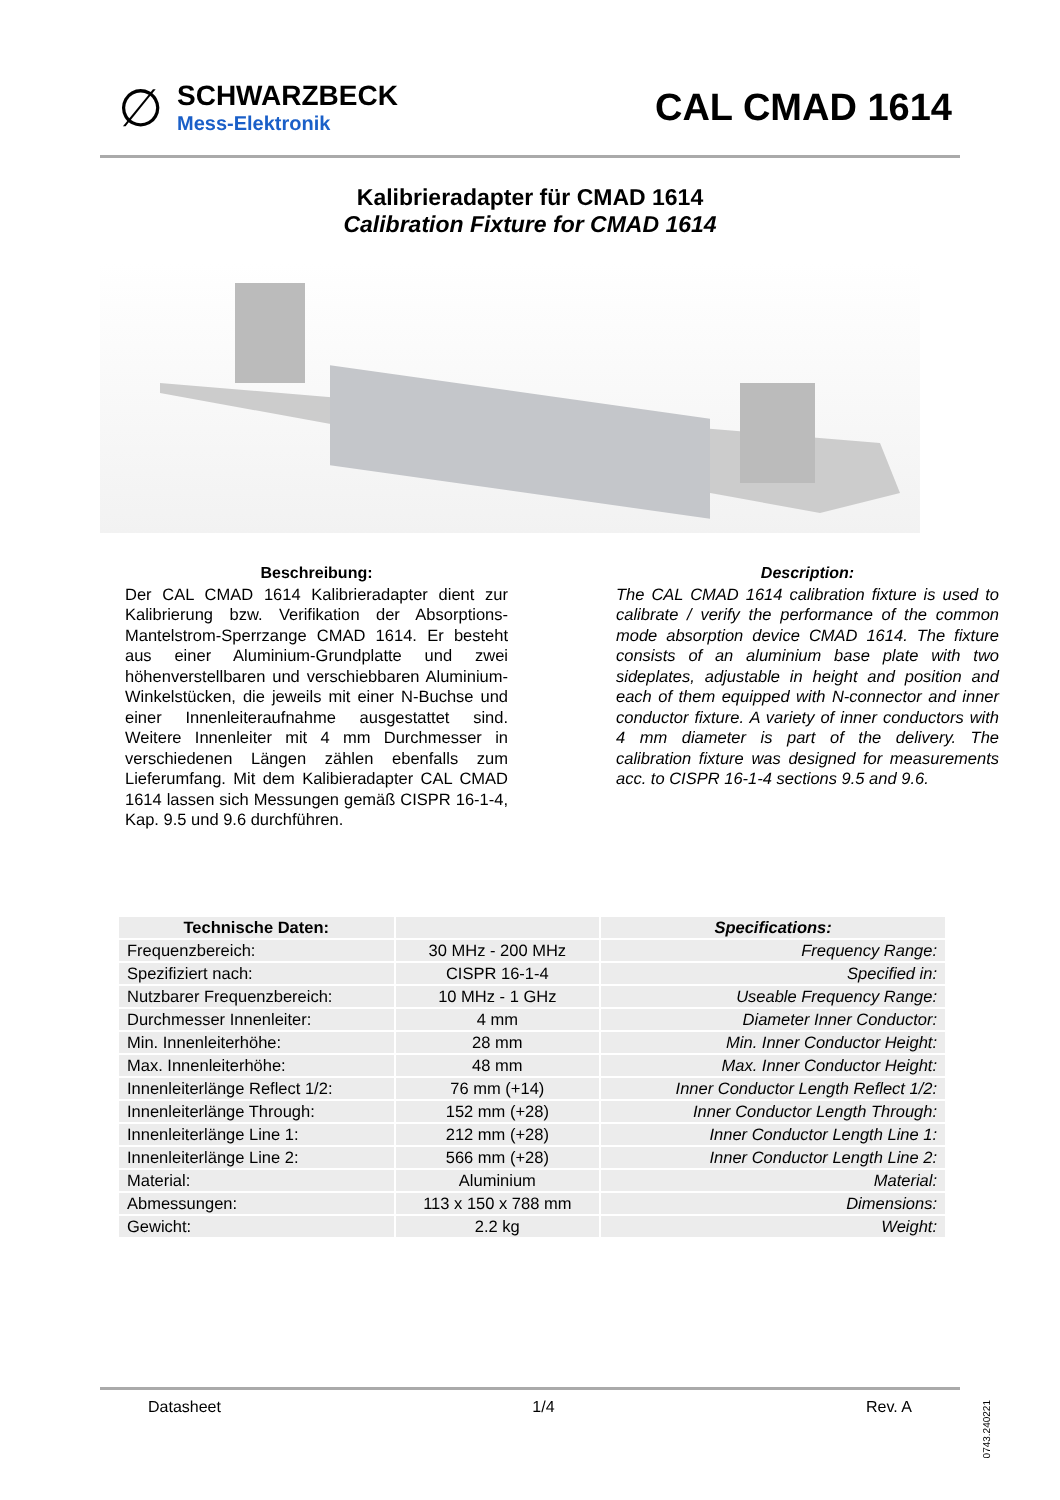∅
SCHWARZBECK
Mess-Elektronik
CAL CMAD 1614
Kalibrieradapter für CMAD 1614
Calibration Fixture for CMAD 1614
Beschreibung:
Der CAL CMAD 1614 Kalibrieradapter dient zur Kalibrierung bzw. Verifikation der Absorptions-Mantelstrom-Sperrzange CMAD 1614. Er besteht aus einer Aluminium-Grundplatte und zwei höhenverstellbaren und verschiebbaren Aluminium-Winkelstücken, die jeweils mit einer N-Buchse und einer Innenleiteraufnahme ausgestattet sind. Weitere Innenleiter mit 4 mm Durchmesser in verschiedenen Längen zählen ebenfalls zum Lieferumfang. Mit dem Kalibieradapter CAL CMAD 1614 lassen sich Messungen gemäß CISPR 16-1-4, Kap. 9.5 und 9.6 durchführen.
Description:
The CAL CMAD 1614 calibration fixture is used to calibrate / verify the performance of the common mode absorption device CMAD 1614. The fixture consists of an aluminium base plate with two sideplates, adjustable in height and position and each of them equipped with N-connector and inner conductor fixture. A variety of inner conductors with 4 mm diameter is part of the delivery. The calibration fixture was designed for measurements acc. to CISPR 16-1-4 sections 9.5 and 9.6.
| Technische Daten: | | Specifications: |
| --- | --- | --- |
| Frequenzbereich: | 30 MHz - 200 MHz | Frequency Range: |
| Spezifiziert nach: | CISPR 16-1-4 | Specified in: |
| Nutzbarer Frequenzbereich: | 10 MHz - 1 GHz | Useable Frequency Range: |
| Durchmesser Innenleiter: | 4 mm | Diameter Inner Conductor: |
| Min. Innenleiterhöhe: | 28 mm | Min. Inner Conductor Height: |
| Max. Innenleiterhöhe: | 48 mm | Max. Inner Conductor Height: |
| Innenleiterlänge Reflect 1/2: | 76 mm (+14) | Inner Conductor Length Reflect 1/2: |
| Innenleiterlänge Through: | 152 mm (+28) | Inner Conductor Length Through: |
| Innenleiterlänge Line 1: | 212 mm (+28) | Inner Conductor Length Line 1: |
| Innenleiterlänge Line 2: | 566 mm (+28) | Inner Conductor Length Line 2: |
| Material: | Aluminium | Material: |
| Abmessungen: | 113 x 150 x 788 mm | Dimensions: |
| Gewicht: | 2.2 kg | Weight: |
Datasheet 1/4 Rev. A
0743.240221